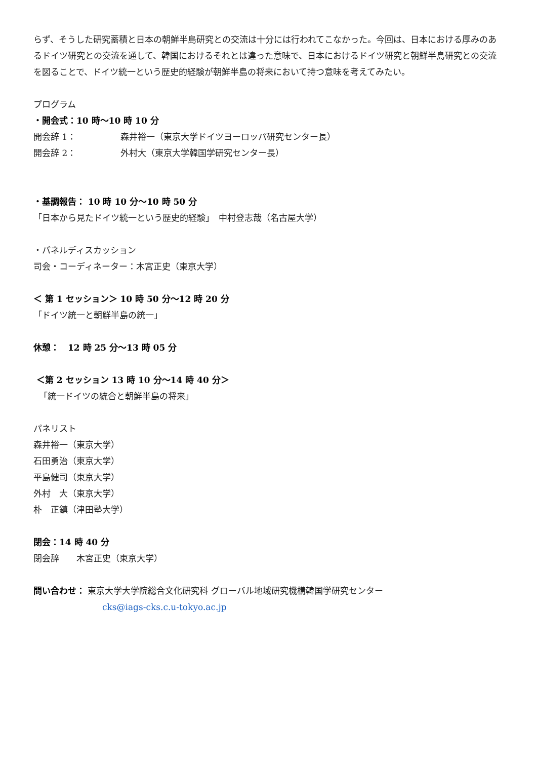らず、そうした研究蓄積と日本の朝鮮半島研究との交流は十分には行われてこなかった。今回は、日本における厚みのあるドイツ研究との交流を通して、韓国におけるそれとは違った意味で、日本におけるドイツ研究と朝鮮半島研究との交流を図ることで、ドイツ統一という歴史的経験が朝鮮半島の将来において持つ意味を考えてみたい。
プログラム
・開会式：10 時～10 時 10 分
開会辞 1： 森井裕一（東京大学ドイツヨーロッパ研究センター長）
開会辞 2： 外村大（東京大学韓国学研究センター長）
・基調報告： 10 時 10 分～10 時 50 分
「日本から見たドイツ統一という歴史的経験」　中村登志哉（名古屋大学）
・パネルディスカッション
司会・コーディネーター：木宮正史（東京大学）
＜ 第 1 セッション＞ 10 時 50 分～12 時 20 分
「ドイツ統一と朝鮮半島の統一」
休憩：　12 時 25 分～13 時 05 分
＜第 2 セッション 13 時 10 分～14 時 40 分＞
「統一ドイツの統合と朝鮮半島の将来」
パネリスト
森井裕一（東京大学）
石田勇治（東京大学）
平島健司（東京大学）
外村　大（東京大学）
朴　正鎮（津田塾大学）
閉会：14 時 40 分
閉会辞　　木宮正史（東京大学）
問い合わせ： 東京大学大学院総合文化研究科 グローバル地域研究機構韓国学研究センター
cks@iags-cks.c.u-tokyo.ac.jp